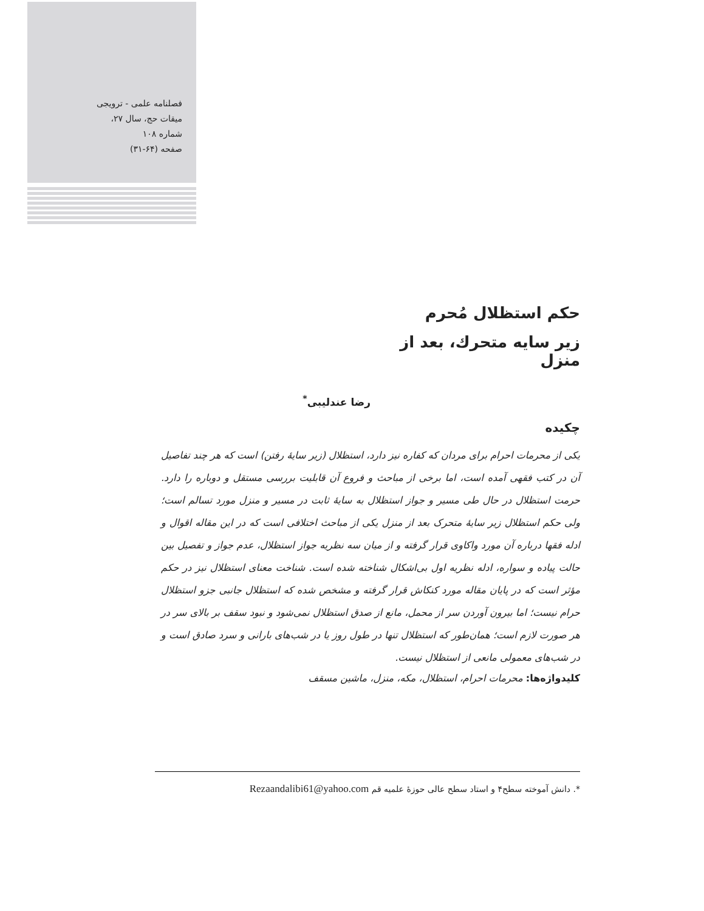فصلنامه علمی - ترویجی
میقات حج، سال ۲۷،
شماره ۱۰۸
صفحه (۶۴-۳۱)
حکم استظلال مُحرم
زیر سایه متحرك، بعد از منزل
رضا عندلیبی<sup>*</sup>
چکیده
یکی از محرمات احرام برای مردان که کفاره نیز دارد، استظلال (زیر سایهٔ رفتن) است که هر چند تفاصیل آن در کتب فقهی آمده است، اما برخی از مباحث و فروع آن قابلیت بررسی مستقل و دوباره را دارد. حرمت استظلال در حال طی مسیر و جواز استظلال به سایهٔ ثابت در مسیر و منزل مورد تسالم است؛ ولی حکم استظلال زیر سایهٔ متحرک بعد از منزل یکی از مباحث اختلافی است که در این مقاله اقوال و ادله فقها درباره آن مورد واکاوی قرار گرفته و از میان سه نظریه جواز استظلال، عدم جواز و تفصیل بین حالت پیاده و سواره، ادله نظریه اول بی‌اشکال شناخته شده است. شناخت معنای استظلال نیز در حکم مؤثر است که در پایان مقاله مورد کنکاش قرار گرفته و مشخص شده که استظلال جانبی جزو استظلال حرام نیست؛ اما بیرون آوردن سر از محمل، مانع از صدق استظلال نمی‌شود و نبود سقف بر بالای سر در هر صورت لازم است؛ همان‌طور که استظلال تنها در طول روز یا در شب‌های بارانی و سرد صادق است و در شب‌های معمولی مانعی از استظلال نیست.
کلیدواژه‌ها: محرمات احرام، استظلال، مکه، منزل، ماشین مسقف
*. دانش آموخته سطح۴ و استاد سطح عالی حوزهٔ علمیه قم Rezaandalibi61@yahoo.com